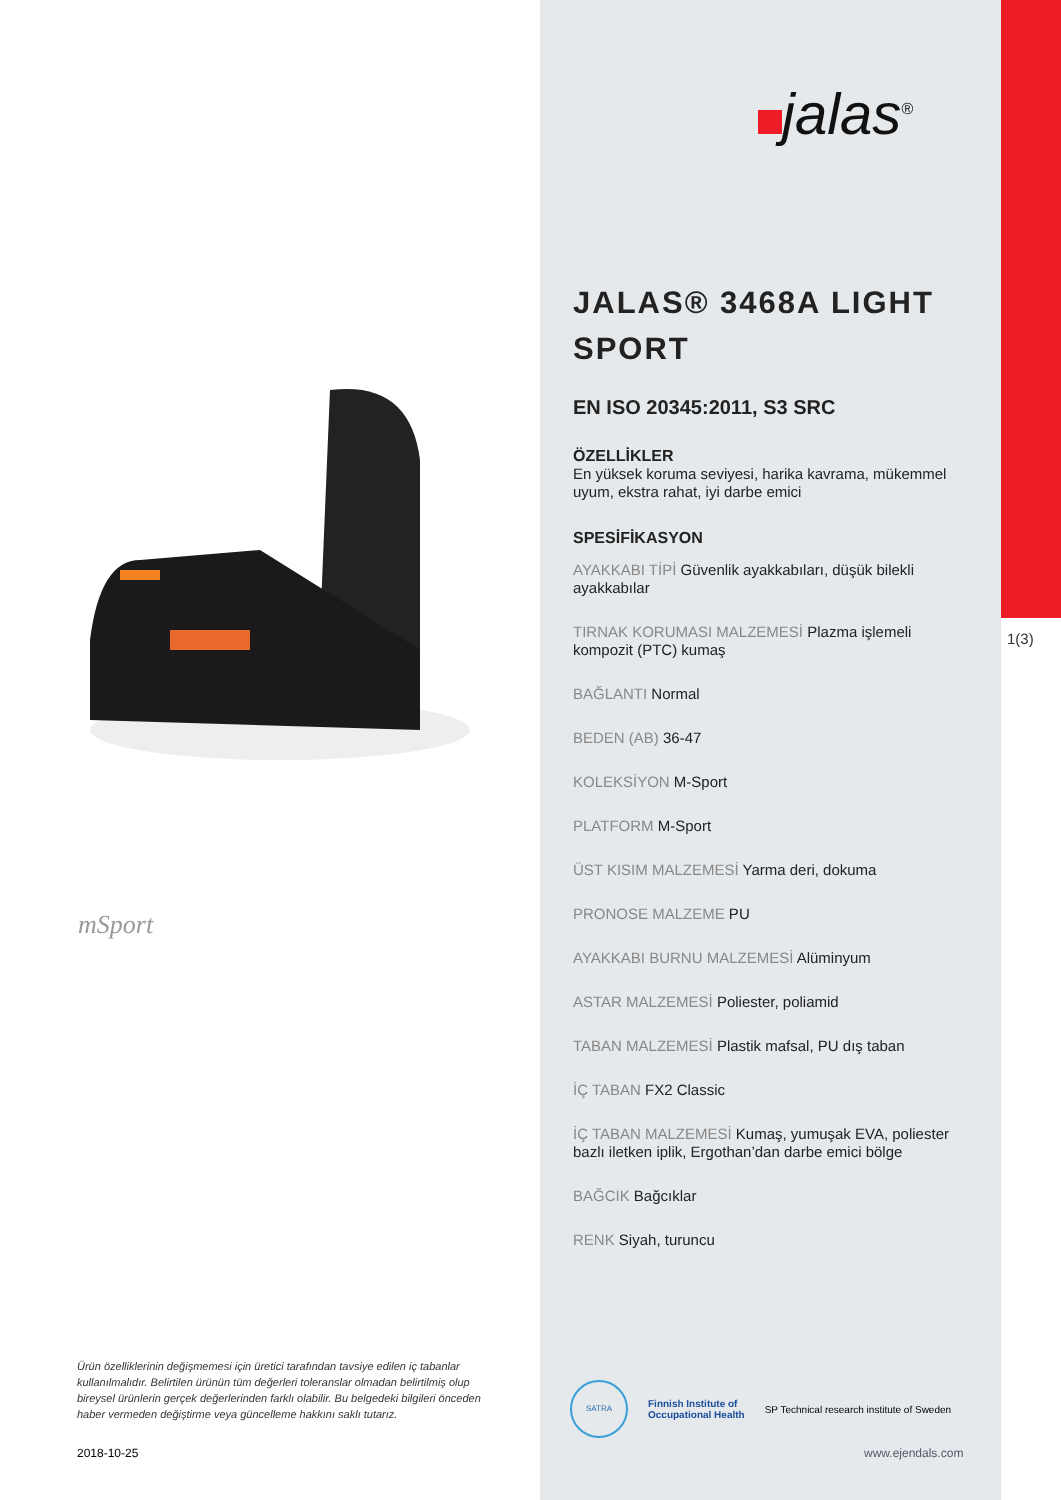mSport
Ürün özelliklerinin değişmemesi için üretici tarafından tavsiye edilen iç tabanlar kullanılmalıdır. Belirtilen ürünün tüm değerleri toleranslar olmadan belirtilmiş olup bireysel ürünlerin gerçek değerlerinden farklı olabilir. Bu belgedeki bilgileri önceden haber vermeden değiştirme veya güncelleme hakkını saklı tutarız.
2018-10-25
jalas<sup>®</sup>
1(3)
JALAS® 3468A LIGHT SPORT
EN ISO 20345:2011, S3 SRC
ÖZELLİKLER
En yüksek koruma seviyesi, harika kavrama, mükemmel uyum, ekstra rahat, iyi darbe emici
SPESİFİKASYON
AYAKKABI TİPİ Güvenlik ayakkabıları, düşük bilekli ayakkabılar
TIRNAK KORUMASI MALZEMESİ Plazma işlemeli kompozit (PTC) kumaş
BAĞLANTI Normal
BEDEN (AB) 36-47
KOLEKSİYON M-Sport
PLATFORM M-Sport
ÜST KISIM MALZEMESİ Yarma deri, dokuma
PRONOSE MALZEME PU
AYAKKABI BURNU MALZEMESİ Alüminyum
ASTAR MALZEMESİ Poliester, poliamid
TABAN MALZEMESİ Plastik mafsal, PU dış taban
İÇ TABAN FX2 Classic
İÇ TABAN MALZEMESİ Kumaş, yumuşak EVA, poliester bazlı iletken iplik, Ergothan’dan darbe emici bölge
BAĞCIK Bağcıklar
RENK Siyah, turuncu
SATRA
Finnish Institute of
Occupational Health
SP Technical research institute of Sweden
www.ejendals.com